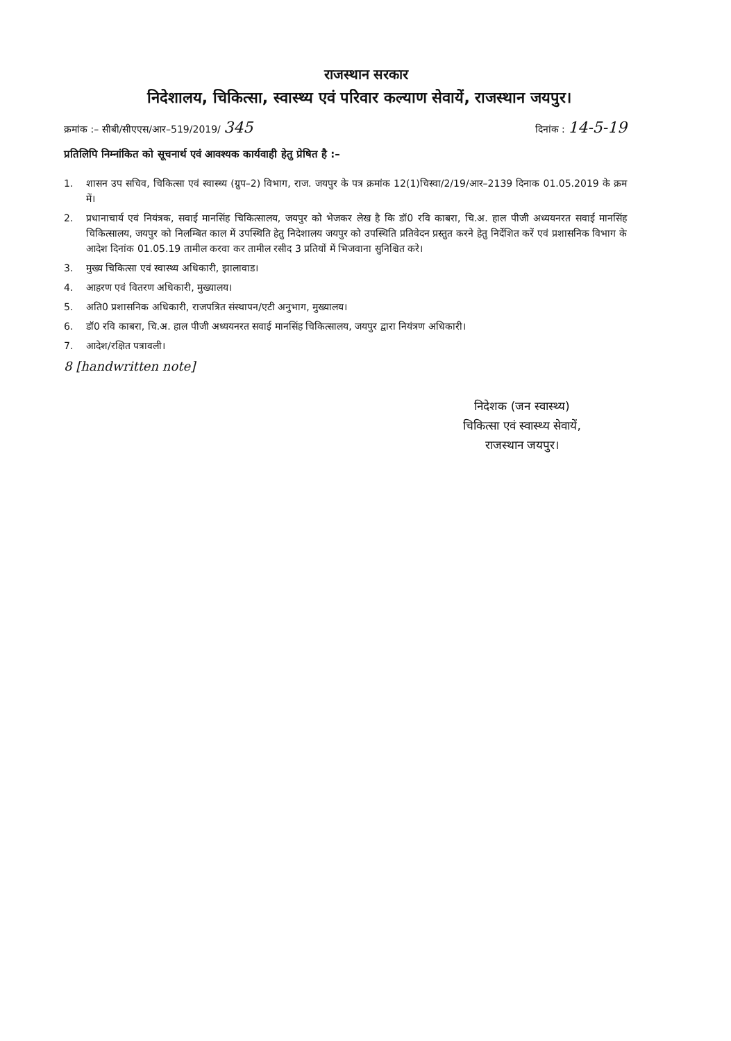राजस्थान सरकार
निदेशालय, चिकित्सा, स्वास्थ्य एवं परिवार कल्याण सेवायें, राजस्थान जयपुर।
क्रमांक :– सीबी/सीएएस/आर–519/2019/ 345
दिनांक : 14-5-19
प्रतिलिपि निम्नांकित को सूचनार्थ एवं आवश्यक कार्यवाही हेतु प्रेषित है :–
1. शासन उप सचिव, चिकित्सा एवं स्वास्थ्य (ग्रुप–2) विभाग, राज. जयपुर के पत्र क्रमांक 12(1)चिस्वा/2/19/आर–2139 दिनाक 01.05.2019 के क्रम में।
2. प्रधानाचार्य एवं नियंत्रक, सवाई मानसिंह चिकित्सालय, जयपुर को भेजकर लेख है कि डॉ0 रवि काबरा, चि.अ. हाल पीजी अध्ययनरत सवाई मानसिंह चिकित्सालय, जयपुर को निलम्बित काल में उपस्थिति हेतु निदेशालय जयपुर को उपस्थिति प्रतिवेदन प्रस्तुत करने हेतु निर्देशित करें एवं प्रशासनिक विभाग के आदेश दिनांक 01.05.19 तामील करवा कर तामील रसीद 3 प्रतियों में भिजवाना सुनिश्चित करे।
3. मुख्य चिकित्सा एवं स्वास्थ्य अधिकारी, झालावाड।
4. आहरण एवं वितरण अधिकारी, मुख्यालय।
5. अति0 प्रशासनिक अधिकारी, राजपत्रित संस्थापन/एटी अनुभाग, मुख्यालय।
6. डॉ0 रवि काबरा, चि.अ. हाल पीजी अध्ययनरत सवाई मानसिंह चिकित्सालय, जयपुर द्वारा नियंत्रण अधिकारी।
7. आदेश/रक्षित पत्रावली।
8 [handwritten note]
निदेशक (जन स्वास्थ्य)
चिकित्सा एवं स्वास्थ्य सेवायें,
राजस्थान जयपुर।